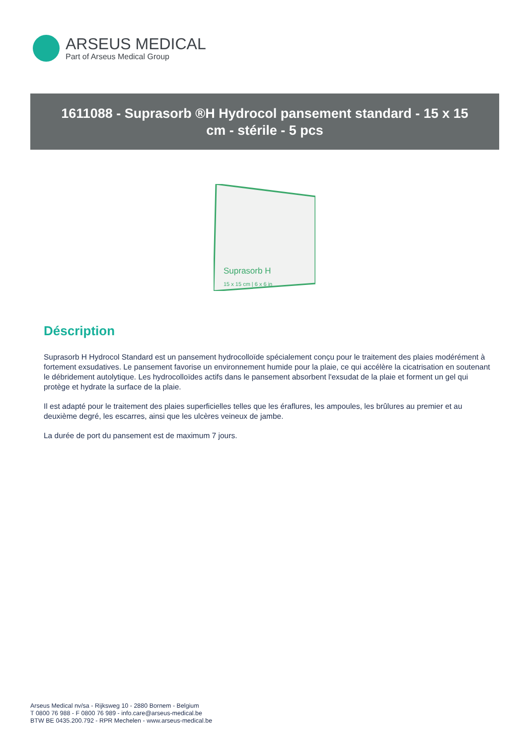ARSEUS MEDICAL
Part of Arseus Medical Group
1611088 - Suprasorb ®H Hydrocol pansement standard - 15 x 15 cm - stérile - 5 pcs
Suprasorb H
15 x 15 cm | 6 x 6 in
Déscription
Suprasorb H Hydrocol Standard est un pansement hydrocolloïde spécialement conçu pour le traitement des plaies modérément à fortement exsudatives. Le pansement favorise un environnement humide pour la plaie, ce qui accélère la cicatrisation en soutenant le débridement autolytique. Les hydrocolloïdes actifs dans le pansement absorbent l'exsudat de la plaie et forment un gel qui protège et hydrate la surface de la plaie.
Il est adapté pour le traitement des plaies superficielles telles que les éraflures, les ampoules, les brûlures au premier et au deuxième degré, les escarres, ainsi que les ulcères veineux de jambe.
La durée de port du pansement est de maximum 7 jours.
Arseus Medical nv/sa - Rijksweg 10 - 2880 Bornem - Belgium
T 0800 76 988 - F 0800 76 989 - info.care@arseus-medical.be
BTW BE 0435.200.792 - RPR Mechelen - www.arseus-medical.be